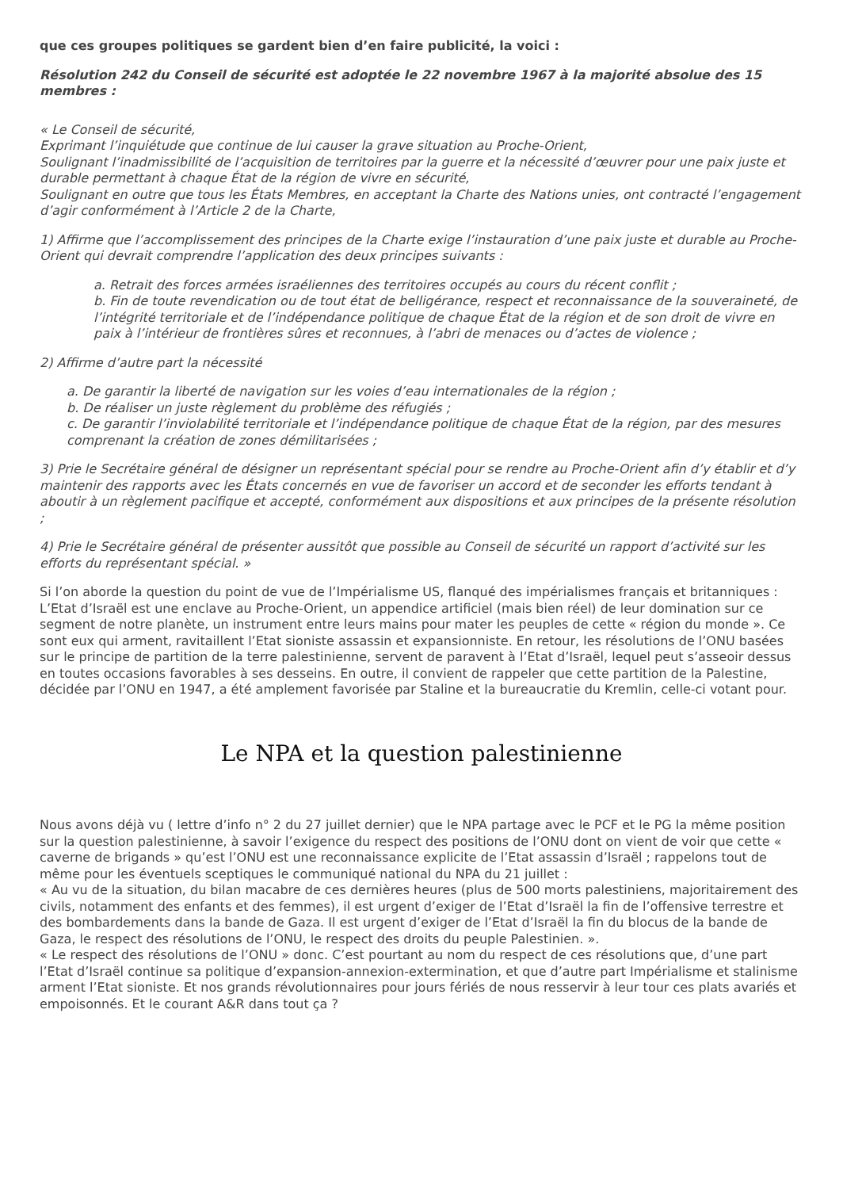que ces groupes politiques se gardent bien d’en faire publicité, la voici :
Résolution 242 du Conseil de sécurité est adoptée le 22 novembre 1967 à la majorité absolue des 15 membres :
« Le Conseil de sécurité,
Exprimant l’inquiétude que continue de lui causer la grave situation au Proche-Orient,
Soulignant l’inadmissibilité de l’acquisition de territoires par la guerre et la nécessité d’œuvrer pour une paix juste et durable permettant à chaque État de la région de vivre en sécurité,
Soulignant en outre que tous les États Membres, en acceptant la Charte des Nations unies, ont contracté l’engagement d’agir conformément à l’Article 2 de la Charte,
1) Affirme que l’accomplissement des principes de la Charte exige l’instauration d’une paix juste et durable au Proche-Orient qui devrait comprendre l’application des deux principes suivants :
a. Retrait des forces armées israéliennes des territoires occupés au cours du récent conflit ;
b. Fin de toute revendication ou de tout état de belligérance, respect et reconnaissance de la souveraineté, de l’intégrité territoriale et de l’indépendance politique de chaque État de la région et de son droit de vivre en paix à l’intérieur de frontières sûres et reconnues, à l’abri de menaces ou d’actes de violence ;
2) Affirme d’autre part la nécessité
a. De garantir la liberté de navigation sur les voies d’eau internationales de la région ;
b. De réaliser un juste règlement du problème des réfugiés ;
c. De garantir l’inviolabilité territoriale et l’indépendance politique de chaque État de la région, par des mesures comprenant la création de zones démilitarisées ;
3) Prie le Secrétaire général de désigner un représentant spécial pour se rendre au Proche-Orient afin d’y établir et d’y maintenir des rapports avec les États concernés en vue de favoriser un accord et de seconder les efforts tendant à aboutir à un règlement pacifique et accepté, conformément aux dispositions et aux principes de la présente résolution ;
4) Prie le Secrétaire général de présenter aussitôt que possible au Conseil de sécurité un rapport d’activité sur les efforts du représentant spécial. »
Si l’on aborde la question du point de vue de l’Impérialisme US, flanqué des impérialismes français et britanniques :
L’Etat d’Israël est une enclave au Proche-Orient, un appendice artificiel (mais bien réel) de leur domination sur ce segment de notre planète, un instrument entre leurs mains pour mater les peuples de cette « région du monde ». Ce sont eux qui arment, ravitaillent l’Etat sioniste assassin et expansionniste. En retour, les résolutions de l’ONU basées sur le principe de partition de la terre palestinienne, servent de paravent à l’Etat d’Israël, lequel peut s’asseoir dessus en toutes occasions favorables à ses desseins. En outre, il convient de rappeler que cette partition de la Palestine, décidée par l’ONU en 1947, a été amplement favorisée par Staline et la bureaucratie du Kremlin, celle-ci votant pour.
Le NPA et la question palestinienne
Nous avons déjà vu ( lettre d’info n° 2 du 27 juillet dernier) que le NPA partage avec le PCF et le PG la même position sur la question palestinienne, à savoir l’exigence du respect des positions de l’ONU dont on vient de voir que cette « caverne de brigands » qu’est l’ONU est une reconnaissance explicite de l’Etat assassin d’Israël ; rappelons tout de même pour les éventuels sceptiques le communiqué national du NPA du 21 juillet :
« Au vu de la situation, du bilan macabre de ces dernières heures (plus de 500 morts palestiniens, majoritairement des civils, notamment des enfants et des femmes), il est urgent d’exiger de l’Etat d’Israël la fin de l’offensive terrestre et des bombardements dans la bande de Gaza. Il est urgent d’exiger de l’Etat d’Israël la fin du blocus de la bande de Gaza, le respect des résolutions de l’ONU, le respect des droits du peuple Palestinien. ».
« Le respect des résolutions de l’ONU » donc. C’est pourtant au nom du respect de ces résolutions que, d’une part l’Etat d’Israël continue sa politique d’expansion-annexion-extermination, et que d’autre part Impérialisme et stalinisme arment l’Etat sioniste. Et nos grands révolutionnaires pour jours fériés de nous resservir à leur tour ces plats avariés et empoisonnés. Et le courant A&R dans tout ça ?